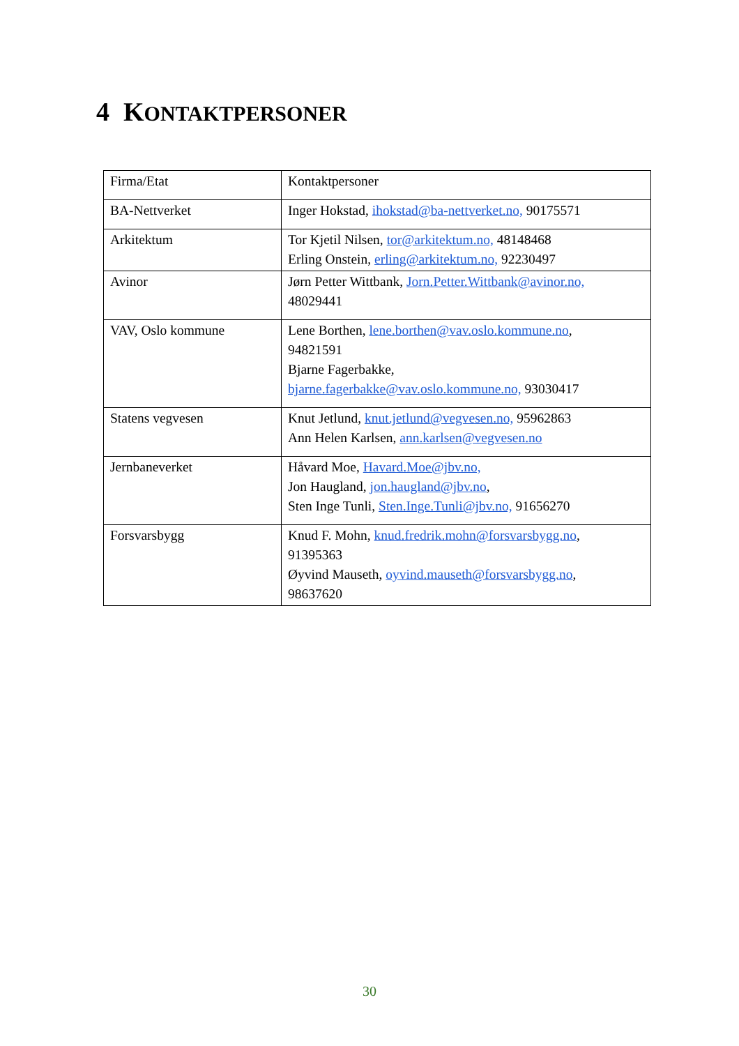4 KONTAKTPERSONER
| Firma/Etat | Kontaktpersoner |
| BA-Nettverket | Inger Hokstad, ihokstad@ba-nettverket.no, 90175571 |
| Arkitektum | Tor Kjetil Nilsen, tor@arkitektum.no, 48148468 Erling Onstein, erling@arkitektum.no, 92230497 |
| Avinor | Jørn Petter Wittbank, Jorn.Petter.Wittbank@avinor.no, 48029441 |
| VAV, Oslo kommune | Lene Borthen, lene.borthen@vav.oslo.kommune.no , 94821591 Bjarne Fagerbakke, bjarne.fagerbakke@vav.oslo.kommune.no, 93030417 |
| Statens vegvesen | Knut Jetlund, knut.jetlund@vegvesen.no, 95962863 Ann Helen Karlsen, ann.karlsen@vegvesen.no |
| Jernbaneverket | Håvard Moe, Havard.Moe@jbv.no, Jon Haugland, jon.haugland@jbv.no , Sten Inge Tunli, Sten.Inge.Tunli@jbv.no, 91656270 |
| Forsvarsbygg | Knud F. Mohn, knud.fredrik.mohn@forsvarsbygg.no , 91395363 Øyvind Mauseth, oyvind.mauseth@forsvarsbygg.no , 98637620 |
30